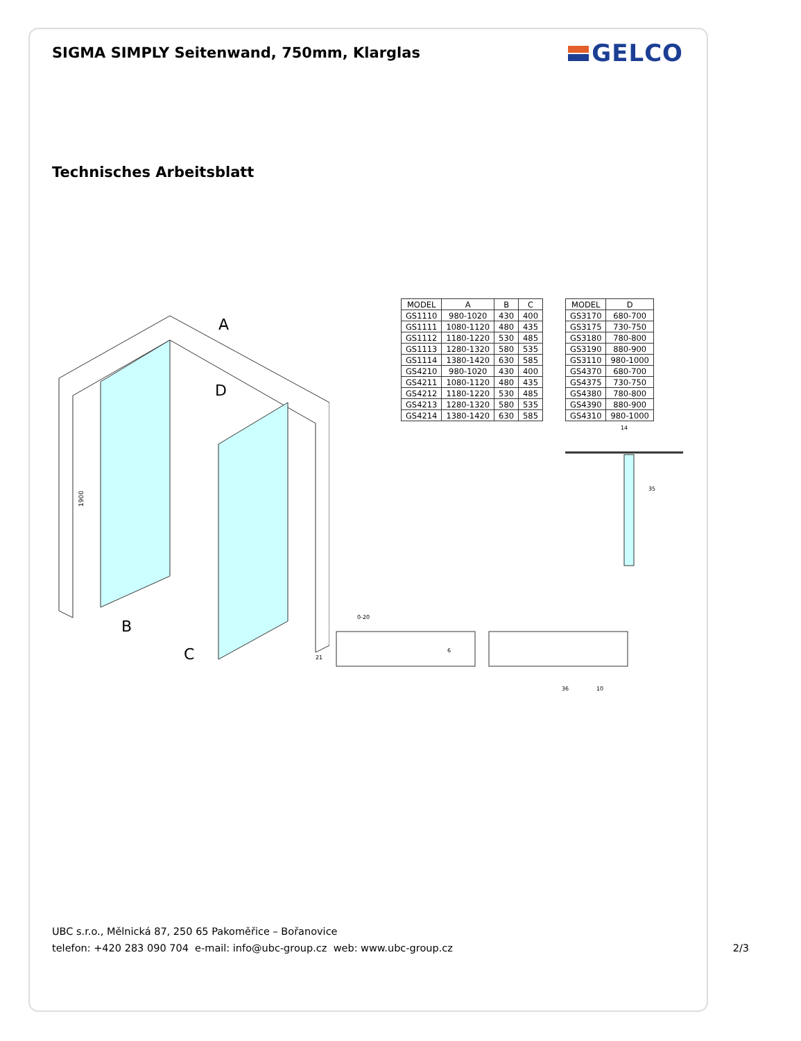SIGMA SIMPLY Seitenwand, 750mm, Klarglas
GELCO
Technisches Arbeitsblatt
A
D
B
C
1900
| MODEL | A | B | C |
| --- | --- | --- | --- |
| GS1110 | 980-1020 | 430 | 400 |
| GS1111 | 1080-1120 | 480 | 435 |
| GS1112 | 1180-1220 | 530 | 485 |
| GS1113 | 1280-1320 | 580 | 535 |
| GS1114 | 1380-1420 | 630 | 585 |
| GS4210 | 980-1020 | 430 | 400 |
| GS4211 | 1080-1120 | 480 | 435 |
| GS4212 | 1180-1220 | 530 | 485 |
| GS4213 | 1280-1320 | 580 | 535 |
| GS4214 | 1380-1420 | 630 | 585 |
| MODEL | D |
| --- | --- |
| GS3170 | 680-700 |
| GS3175 | 730-750 |
| GS3180 | 780-800 |
| GS3190 | 880-900 |
| GS3110 | 980-1000 |
| GS4370 | 680-700 |
| GS4375 | 730-750 |
| GS4380 | 780-800 |
| GS4390 | 880-900 |
| GS4310 | 980-1000 |
14
35
0-20
21
6
36
10
UBC s.r.o., Mělnická 87, 250 65 Pakoměřice – Bořanovice
telefon: +420 283 090 704 e-mail: info@ubc-group.cz web: www.ubc-group.cz 2/3